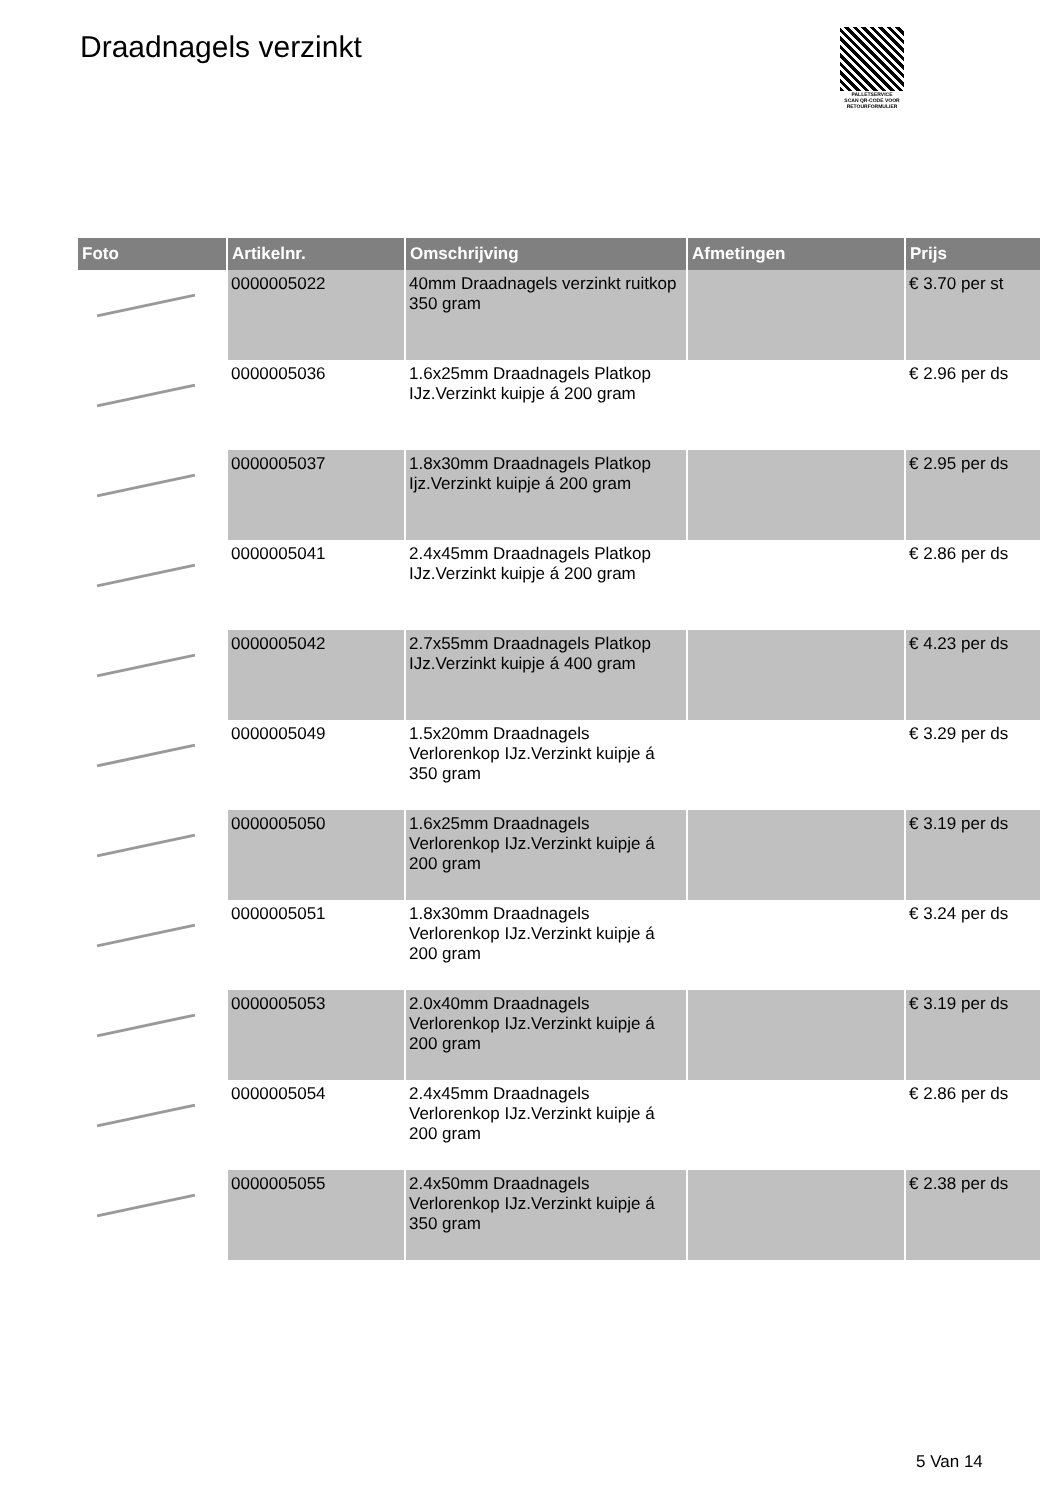Draadnagels verzinkt
PALLETSERVICE
SCAN QR-CODE VOOR RETOURFORMULIER
| Foto | Artikelnr. | Omschrijving | Afmetingen | Prijs |
| --- | --- | --- | --- | --- |
| | 0000005022 | 40mm Draadnagels verzinkt ruitkop 350 gram | | € 3.70 per st |
| | 0000005036 | 1.6x25mm Draadnagels Platkop IJz.Verzinkt kuipje á 200 gram | | € 2.96 per ds |
| | 0000005037 | 1.8x30mm Draadnagels Platkop Ijz.Verzinkt kuipje á 200 gram | | € 2.95 per ds |
| | 0000005041 | 2.4x45mm Draadnagels Platkop IJz.Verzinkt kuipje á 200 gram | | € 2.86 per ds |
| | 0000005042 | 2.7x55mm Draadnagels Platkop IJz.Verzinkt kuipje á 400 gram | | € 4.23 per ds |
| | 0000005049 | 1.5x20mm Draadnagels Verlorenkop IJz.Verzinkt kuipje á 350 gram | | € 3.29 per ds |
| | 0000005050 | 1.6x25mm Draadnagels Verlorenkop IJz.Verzinkt kuipje á 200 gram | | € 3.19 per ds |
| | 0000005051 | 1.8x30mm Draadnagels Verlorenkop IJz.Verzinkt kuipje á 200 gram | | € 3.24 per ds |
| | 0000005053 | 2.0x40mm Draadnagels Verlorenkop IJz.Verzinkt kuipje á 200 gram | | € 3.19 per ds |
| | 0000005054 | 2.4x45mm Draadnagels Verlorenkop IJz.Verzinkt kuipje á 200 gram | | € 2.86 per ds |
| | 0000005055 | 2.4x50mm Draadnagels Verlorenkop IJz.Verzinkt kuipje á 350 gram | | € 2.38 per ds |
5 Van 14